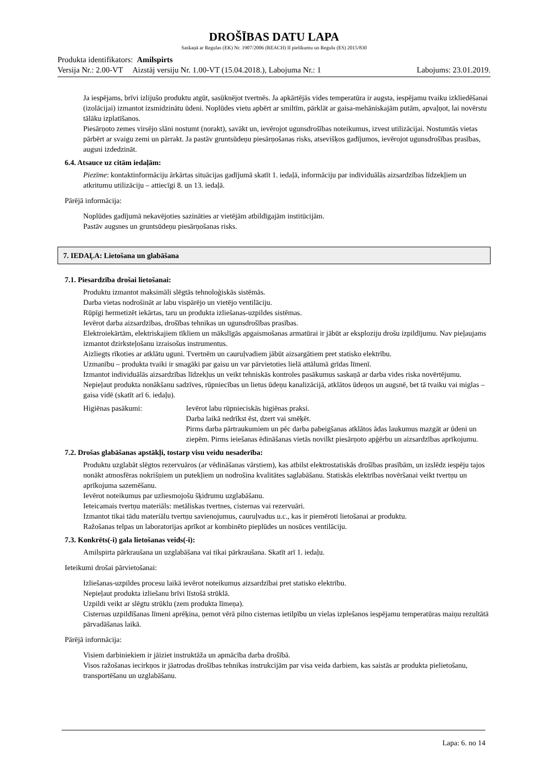DROŠĪBAS DATU LAPA
Saskaņā ar Regulas (EK) Nr. 1907/2006 (REACH) II pielikumu un Regulu (ES) 2015/830
Produkta identifikators: Amilspirts
Versija Nr.: 2.00-VT Aizstāj versiju Nr. 1.00-VT (15.04.2018.), Labojuma Nr.: 1 Labojums: 23.01.2019.
Ja iespējams, brīvi izlijušo produktu atgūt, sasūknējot tvertnēs. Ja apkārtējās vides temperatūra ir augsta, iespējamu tvaiku izkliedēšanai (izolācijai) izmantot izsmidzinātu ūdeni. Noplūdes vietu apbērt ar smiltīm, pārklāt ar gaisa-mehāniskajām putām, apvaļņot, lai novērstu tālāku izplatīšanos.
Piesārņoto zemes virsējo slāni nostumt (norakt), savākt un, ievērojot ugunsdrošības noteikumus, izvest utilizācijai. Nostumtās vietas pārbērt ar svaigu zemi un pārrakt. Ja pastāv gruntsūdeņu piesārņošanas risks, atsevišķos gadījumos, ievērojot ugunsdrošības prasības, augsni izdedzināt.
6.4. Atsauce uz citām iedaļām:
Piezīme: kontaktinformāciju ārkārtas situācijas gadījumā skatīt 1. iedaļā, informāciju par individuālās aizsardzības līdzekļiem un atkritumu utilizāciju – attiecīgi 8. un 13. iedaļā.
Pārējā informācija:
Noplūdes gadījumā nekavējoties sazināties ar vietējām atbildīgajām institūcijām.
Pastāv augsnes un gruntsūdeņu piesārņošanas risks.
7. IEDAĻA: Lietošana un glabāšana
7.1. Piesardzība drošai lietošanai:
Produktu izmantot maksimāli slēgtās tehnoloģiskās sistēmās.
Darba vietas nodrošināt ar labu vispārējo un vietējo ventilāciju.
Rūpīgi hermetizēt iekārtas, taru un produkta izliešanas-uzpildes sistēmas.
Ievērot darba aizsardzības, drošības tehnikas un ugunsdrošības prasības.
Elektroiekārtām, elektriskajiem tīkliem un mākslīgās apgaismošanas armatūrai ir jābūt ar eksploziju drošu izpildījumu. Nav pieļaujams izmantot dzirksteļošanu izraisošus instrumentus.
Aizliegts rīkoties ar atklātu uguni. Tvertnēm un cauruļvadiem jābūt aizsargātiem pret statisko elektrību.
Uzmanību – produkta tvaiki ir smagāki par gaisu un var pārvietoties lielā attālumā grīdas līmenī.
Izmantot individuālās aizsardzības līdzekļus un veikt tehniskās kontroles pasākumus saskaņā ar darba vides riska novērtējumu.
Nepieļaut produkta nonākšanu sadzīves, rūpniecības un lietus ūdeņu kanalizācijā, atklātos ūdeņos un augsnē, bet tā tvaiku vai miglas – gaisa vidē (skatīt arī 6. iedaļu).
Higiēnas pasākumi: Ievērot labu rūpnieciskās higiēnas praksi.
Darba laikā nedrīkst ēst, dzert vai smēķēt.
Pirms darba pārtraukumiem un pēc darba pabeigšanas atklātos ādas laukumus mazgāt ar ūdeni un ziepēm. Pirms ieiešanas ēdināšanas vietās novilkt piesārņoto apģērbu un aizsardzības aprīkojumu.
7.2. Drošas glabāšanas apstākļi, tostarp visu veidu nesaderība:
Produktu uzglabāt slēgtos rezervuāros (ar vēdināšanas vārstiem), kas atbilst elektrostatiskās drošības prasībām, un izslēdz iespēju tajos nonākt atmosfēras nokrišņiem un putekļiem un nodrošina kvalitātes saglabāšanu. Statiskās elektrības novēršanai veikt tvertņu un aprīkojuma sazemēšanu.
Ievērot noteikumus par uzliesmojošu šķidrumu uzglabāšanu.
Ieteicamais tvertņu materiāls: metāliskas tvertnes, cisternas vai rezervuāri.
Izmantot tikai tādu materiālu tvertņu savienojumus, cauruļvadus u.c., kas ir piemēroti lietošanai ar produktu.
Ražošanas telpas un laboratorijas aprīkot ar kombinēto pieplūdes un nosūces ventilāciju.
7.3. Konkrēts(-i) gala lietošanas veids(-i):
Amilspirta pārkraušana un uzglabāšana vai tikai pārkraušana. Skatīt arī 1. iedaļu.
Ieteikumi drošai pārvietošanai:
Izliešanas-uzpildes procesu laikā ievērot noteikumus aizsardzībai pret statisko elektrību.
Nepieļaut produkta izliešanu brīvi līstošā strūklā.
Uzpildi veikt ar slēgtu strūklu (zem produkta līmeņa).
Cisternas uzpildīšanas līmeni aprēķina, ņemot vērā pilno cisternas ietilpību un vielas izplešanos iespējamu temperatūras maiņu rezultātā pārvadāšanas laikā.
Pārējā informācija:
Visiem darbiniekiem ir jāiziet instruktāža un apmācība darba drošībā.
Visos ražošanas iecirkņos ir jāatrodas drošības tehnikas instrukcijām par visa veida darbiem, kas saistās ar produkta pielietošanu, transportēšanu un uzglabāšanu.
Lapa: 6. no 14